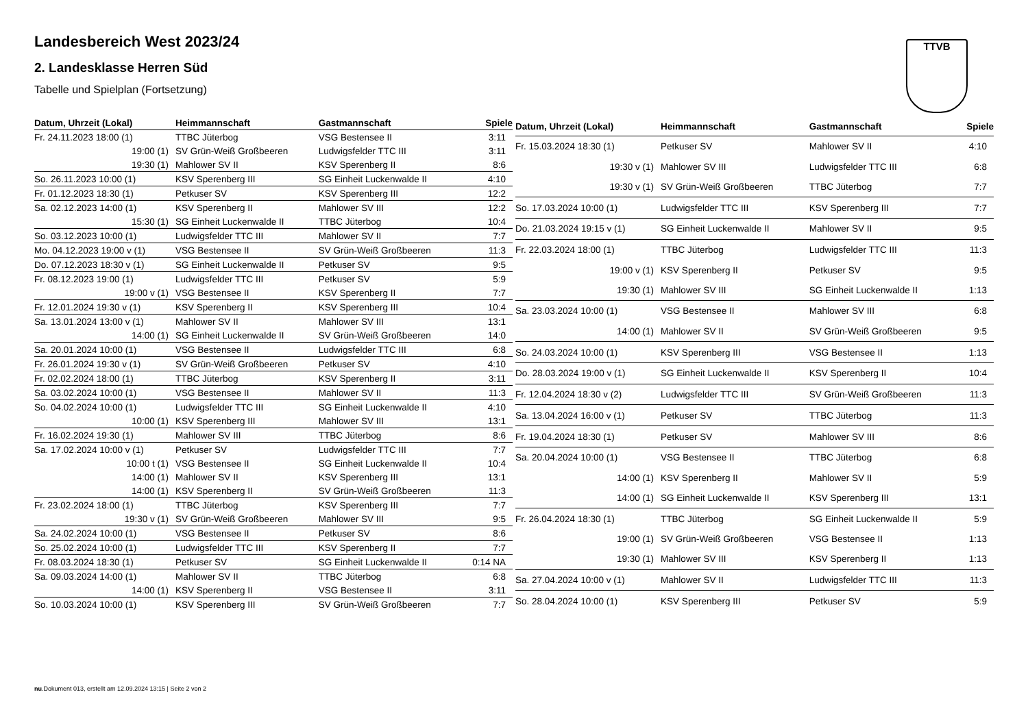TTVB
Landesbereich West 2023/24
2. Landesklasse Herren Süd
Tabelle und Spielplan (Fortsetzung)
| Datum, Uhrzeit (Lokal) | Heimmannschaft | Gastmannschaft | Spiele |
| --- | --- | --- | --- |
| Fr. 24.11.2023 18:00 (1) | TTBC Jüterbog | VSG Bestensee II | 3:11 |
| 19:00 (1) | SV Grün-Weiß Großbeeren | Ludwigsfelder TTC III | 3:11 |
| 19:30 (1) | Mahlower SV II | KSV Sperenberg II | 8:6 |
| So. 26.11.2023 10:00 (1) | KSV Sperenberg III | SG Einheit Luckenwalde II | 4:10 |
| Fr. 01.12.2023 18:30 (1) | Petkuser SV | KSV Sperenberg III | 12:2 |
| Sa. 02.12.2023 14:00 (1) | KSV Sperenberg II | Mahlower SV III | 12:2 |
| 15:30 (1) | SG Einheit Luckenwalde II | TTBC Jüterbog | 10:4 |
| So. 03.12.2023 10:00 (1) | Ludwigsfelder TTC III | Mahlower SV II | 7:7 |
| Mo. 04.12.2023 19:00 v (1) | VSG Bestensee II | SV Grün-Weiß Großbeeren | 11:3 |
| Do. 07.12.2023 18:30 v (1) | SG Einheit Luckenwalde II | Petkuser SV | 9:5 |
| Fr. 08.12.2023 19:00 (1) | Ludwigsfelder TTC III | Petkuser SV | 5:9 |
| 19:00 v (1) | VSG Bestensee II | KSV Sperenberg II | 7:7 |
| Fr. 12.01.2024 19:30 v (1) | KSV Sperenberg II | KSV Sperenberg III | 10:4 |
| Sa. 13.01.2024 13:00 v (1) | Mahlower SV II | Mahlower SV III | 13:1 |
| 14:00 (1) | SG Einheit Luckenwalde II | SV Grün-Weiß Großbeeren | 14:0 |
| Sa. 20.01.2024 10:00 (1) | VSG Bestensee II | Ludwigsfelder TTC III | 6:8 |
| Fr. 26.01.2024 19:30 v (1) | SV Grün-Weiß Großbeeren | Petkuser SV | 4:10 |
| Fr. 02.02.2024 18:00 (1) | TTBC Jüterbog | KSV Sperenberg II | 3:11 |
| Sa. 03.02.2024 10:00 (1) | VSG Bestensee II | Mahlower SV II | 11:3 |
| So. 04.02.2024 10:00 (1) | Ludwigsfelder TTC III | SG Einheit Luckenwalde II | 4:10 |
| 10:00 (1) | KSV Sperenberg III | Mahlower SV III | 13:1 |
| Fr. 16.02.2024 19:30 (1) | Mahlower SV III | TTBC Jüterbog | 8:6 |
| Sa. 17.02.2024 10:00 v (1) | Petkuser SV | Ludwigsfelder TTC III | 7:7 |
| 10:00 t (1) | VSG Bestensee II | SG Einheit Luckenwalde II | 10:4 |
| 14:00 (1) | Mahlower SV II | KSV Sperenberg III | 13:1 |
| 14:00 (1) | KSV Sperenberg II | SV Grün-Weiß Großbeeren | 11:3 |
| Fr. 23.02.2024 18:00 (1) | TTBC Jüterbog | KSV Sperenberg III | 7:7 |
| 19:30 v (1) | SV Grün-Weiß Großbeeren | Mahlower SV III | 9:5 |
| Sa. 24.02.2024 10:00 (1) | VSG Bestensee II | Petkuser SV | 8:6 |
| So. 25.02.2024 10:00 (1) | Ludwigsfelder TTC III | KSV Sperenberg II | 7:7 |
| Fr. 08.03.2024 18:30 (1) | Petkuser SV | SG Einheit Luckenwalde II | 0:14 NA |
| Sa. 09.03.2024 14:00 (1) | Mahlower SV II | TTBC Jüterbog | 6:8 |
| 14:00 (1) | KSV Sperenberg II | VSG Bestensee II | 3:11 |
| So. 10.03.2024 10:00 (1) | KSV Sperenberg III | SV Grün-Weiß Großbeeren | 7:7 |
| Datum, Uhrzeit (Lokal) | Heimmannschaft | Gastmannschaft | Spiele |
| --- | --- | --- | --- |
| Fr. 15.03.2024 18:30 (1) | Petkuser SV | Mahlower SV II | 4:10 |
| 19:30 v (1) | Mahlower SV III | Ludwigsfelder TTC III | 6:8 |
| 19:30 v (1) | SV Grün-Weiß Großbeeren | TTBC Jüterbog | 7:7 |
| So. 17.03.2024 10:00 (1) | Ludwigsfelder TTC III | KSV Sperenberg III | 7:7 |
| Do. 21.03.2024 19:15 v (1) | SG Einheit Luckenwalde II | Mahlower SV II | 9:5 |
| Fr. 22.03.2024 18:00 (1) | TTBC Jüterbog | Ludwigsfelder TTC III | 11:3 |
| 19:00 v (1) | KSV Sperenberg II | Petkuser SV | 9:5 |
| 19:30 (1) | Mahlower SV III | SG Einheit Luckenwalde II | 1:13 |
| Sa. 23.03.2024 10:00 (1) | VSG Bestensee II | Mahlower SV III | 6:8 |
| 14:00 (1) | Mahlower SV II | SV Grün-Weiß Großbeeren | 9:5 |
| So. 24.03.2024 10:00 (1) | KSV Sperenberg III | VSG Bestensee II | 1:13 |
| Do. 28.03.2024 19:00 v (1) | SG Einheit Luckenwalde II | KSV Sperenberg II | 10:4 |
| Fr. 12.04.2024 18:30 v (2) | Ludwigsfelder TTC III | SV Grün-Weiß Großbeeren | 11:3 |
| Sa. 13.04.2024 16:00 v (1) | Petkuser SV | TTBC Jüterbog | 11:3 |
| Fr. 19.04.2024 18:30 (1) | Petkuser SV | Mahlower SV III | 8:6 |
| Sa. 20.04.2024 10:00 (1) | VSG Bestensee II | TTBC Jüterbog | 6:8 |
| 14:00 (1) | KSV Sperenberg II | Mahlower SV II | 5:9 |
| 14:00 (1) | SG Einheit Luckenwalde II | KSV Sperenberg III | 13:1 |
| Fr. 26.04.2024 18:30 (1) | TTBC Jüterbog | SG Einheit Luckenwalde II | 5:9 |
| 19:00 (1) | SV Grün-Weiß Großbeeren | VSG Bestensee II | 1:13 |
| 19:30 (1) | Mahlower SV III | KSV Sperenberg II | 1:13 |
| Sa. 27.04.2024 10:00 v (1) | Mahlower SV II | Ludwigsfelder TTC III | 11:3 |
| So. 28.04.2024 10:00 (1) | KSV Sperenberg III | Petkuser SV | 5:9 |
nu.Dokument 013, erstellt am 12.09.2024 13:15 | Seite 2 von 2